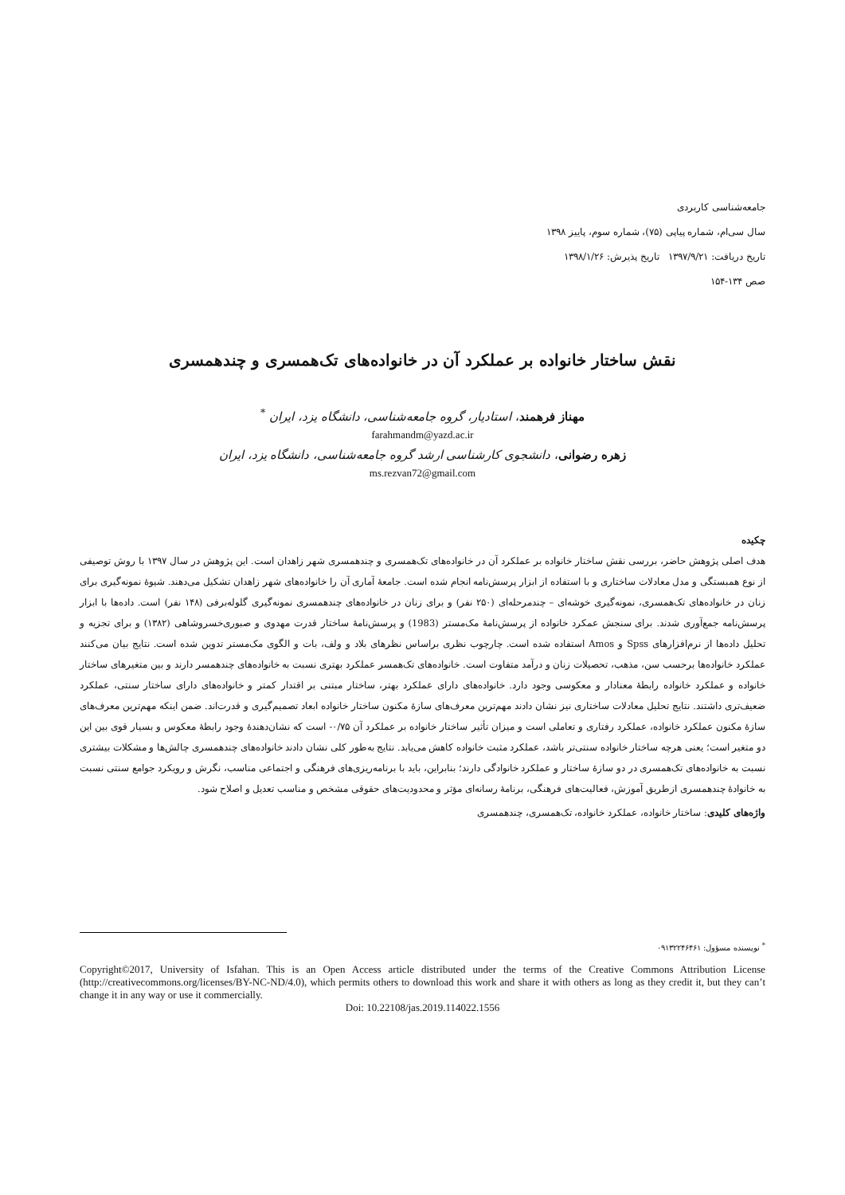جامعه‌شناسی کاربردی
سال سی‌ام، شماره پیاپی (۷۵)، شماره سوم، پاییز ۱۳۹۸
تاریخ دریافت: ۱۳۹۷/۹/۲۱ تاریخ پذیرش: ۱۳۹۸/۱/۲۶
صص ۱۳۴-۱۵۴
نقش ساختار خانواده بر عملکرد آن در خانواده‌های تک‌همسری و چندهمسری
مهناز فرهمند، استادیار، گروه جامعه‌شناسی، دانشگاه یزد، ایران <sup>*</sup>
farahmandm@yazd.ac.ir
زهره رضوانی، دانشجوی کارشناسی ارشد گروه جامعه‌شناسی، دانشگاه یزد، ایران
ms.rezvan72@gmail.com
چکیده
هدف اصلی پژوهش حاضر، بررسی نقش ساختار خانواده بر عملکرد آن در خانواده‌های تک‌همسری و چندهمسری شهر زاهدان است. این پژوهش در سال ۱۳۹۷ با روش توصیفی از نوع همبستگی و مدل معادلات ساختاری و با استفاده از ابزار پرسش‌نامه انجام شده است. جامعهٔ آماری آن را خانواده‌های شهر زاهدان تشکیل می‌دهند. شیوهٔ نمونه‌گیری برای زنان در خانواده‌های تک‌همسری، نمونه‌گیری خوشه‌ای – چندمرحله‌ای (۲۵۰ نفر) و برای زنان در خانواده‌های چندهمسری نمونه‌گیری گلوله‌برفی (۱۴۸ نفر) است. داده‌ها با ابزار پرسش‌نامه جمع‌آوری شدند. برای سنجش عمکرد خانواده از پرسش‌نامهٔ مک‌مستر (1983) و پرسش‌نامهٔ ساختار قدرت مهدوی و صبوری‌خسروشاهی (۱۳۸۲) و برای تجزیه و تحلیل داده‌ها از نرم‌افزارهای Spss و Amos استفاده شده است. چارچوب نظری براساس نظرهای بلاد و ولف، بات و الگوی مک‌مستر تدوین شده است. نتایج بیان می‌کنند عملکرد خانواده‌ها برحسب سن، مذهب، تحصیلات زنان و درآمد متفاوت است. خانواده‌های تک‌همسر عملکرد بهتری نسبت به خانواده‌های چندهمسر دارند و بین متغیرهای ساختار خانواده و عملکرد خانواده رابطهٔ معنادار و معکوسی وجود دارد. خانواده‌های دارای عملکرد بهتر، ساختار مبتنی بر اقتدار کمتر و خانواده‌های دارای ساختار سنتی، عملکرد ضعیف‌تری داشتند. نتایج تحلیل معادلات ساختاری نیز نشان دادند مهم‌ترین معرف‌های سازهٔ مکنون ساختار خانواده ابعاد تصمیم‌گیری و قدرت‌اند. ضمن اینکه مهم‌ترین معرف‌های سازهٔ مکنون عملکرد خانواده، عملکرد رفتاری و تعاملی است و میزان تأثیر ساختار خانواده بر عملکرد آن ۰/۷۵- است که نشان‌دهندهٔ وجود رابطهٔ معکوس و بسیار قوی بین این دو متغیر است؛ یعنی هرچه ساختار خانواده سنتی‌تر باشد، عملکرد مثبت خانواده کاهش می‌یابد. نتایج به‌طور کلی نشان دادند خانواده‌های چندهمسری چالش‌ها و مشکلات بیشتری نسبت به خانواده‌های تک‌همسری در دو سازهٔ ساختار و عملکرد خانوادگی دارند؛ بنابراین، باید با برنامه‌ریزی‌های فرهنگی و اجتماعی مناسب، نگرش و رویکرد جوامع سنتی نسبت به خانوادهٔ چندهمسری ازطریق آموزش، فعالیت‌های فرهنگی، برنامهٔ رسانه‌ای مؤثر و محدودیت‌های حقوقی مشخص و مناسب تعدیل و اصلاح شود.
واژه‌های کلیدی: ساختار خانواده، عملکرد خانواده، تک‌همسری، چندهمسری
<sup>*</sup> نویسنده مسؤول: ۰۹۱۳۲۲۴۶۴۶۱
Copyright©2017, University of Isfahan. This is an Open Access article distributed under the terms of the Creative Commons Attribution License (http://creativecommons.org/licenses/BY-NC-ND/4.0), which permits others to download this work and share it with others as long as they credit it, but they can’t change it in any way or use it commercially.
Doi: 10.22108/jas.2019.114022.1556